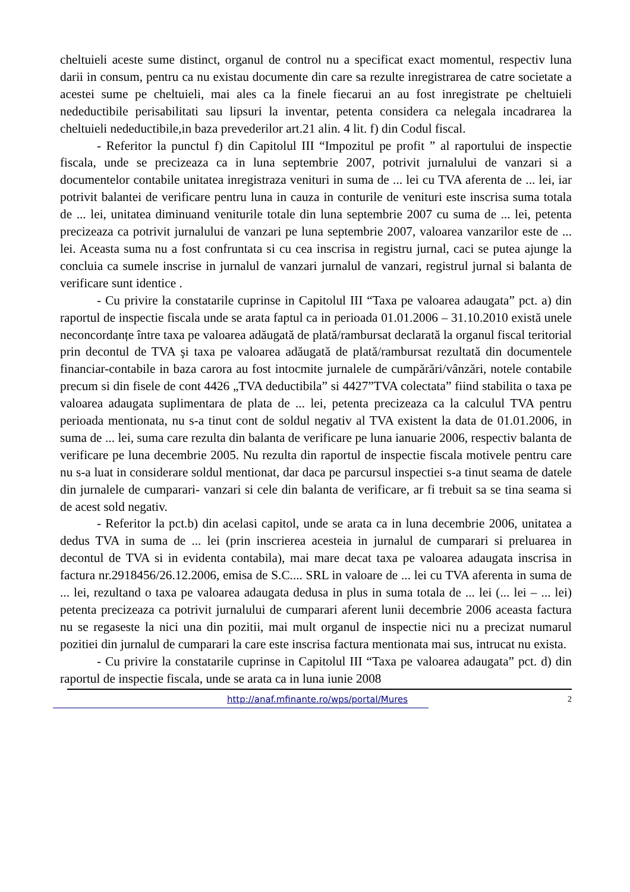cheltuieli aceste sume distinct, organul de control nu a specificat exact momentul, respectiv luna darii in consum, pentru ca nu existau documente din care sa rezulte inregistrarea de catre societate a acestei sume pe cheltuieli, mai ales ca la finele fiecarui an au fost inregistrate pe cheltuieli nedeductibile perisabilitati sau lipsuri la inventar, petenta considera ca nelegala incadrarea la cheltuieli nedeductibile,in baza prevederilor art.21 alin. 4 lit. f) din Codul fiscal.
- Referitor la punctul f) din Capitolul III “Impozitul pe profit ” al raportului de inspectie fiscala, unde se precizeaza ca in luna septembrie 2007, potrivit jurnalului de vanzari si a documentelor contabile unitatea inregistraza venituri in suma de ... lei cu TVA aferenta de ... lei, iar potrivit balantei de verificare pentru luna in cauza in conturile de venituri este inscrisa suma totala de ... lei, unitatea diminuand veniturile totale din luna septembrie 2007 cu suma de ... lei, petenta precizeaza ca potrivit jurnalului de vanzari pe luna septembrie 2007, valoarea vanzarilor este de ... lei. Aceasta suma nu a fost confruntata si cu cea inscrisa in registru jurnal, caci se putea ajunge la concluia ca sumele inscrise in jurnalul de vanzari jurnalul de vanzari, registrul jurnal si balanta de verificare sunt identice .
- Cu privire la constatarile cuprinse in Capitolul III “Taxa pe valoarea adaugata” pct. a) din raportul de inspectie fiscala unde se arata faptul ca in perioada 01.01.2006 – 31.10.2010 există unele neconcordanțe între taxa pe valoarea adăugată de plată/rambursat declarată la organul fiscal teritorial prin decontul de TVA şi taxa pe valoarea adăugată de plată/rambursat rezultată din documentele financiar-contabile in baza carora au fost intocmite jurnalele de cumpărări/vânzări, notele contabile precum si din fisele de cont 4426 „TVA deductibila” si 4427”TVA colectata” fiind stabilita o taxa pe valoarea adaugata suplimentara de plata de ... lei, petenta precizeaza ca la calculul TVA pentru perioada mentionata, nu s-a tinut cont de soldul negativ al TVA existent la data de 01.01.2006, in suma de ... lei, suma care rezulta din balanta de verificare pe luna ianuarie 2006, respectiv balanta de verificare pe luna decembrie 2005. Nu rezulta din raportul de inspectie fiscala motivele pentru care nu s-a luat in considerare soldul mentionat, dar daca pe parcursul inspectiei s-a tinut seama de datele din jurnalele de cumparari- vanzari si cele din balanta de verificare, ar fi trebuit sa se tina seama si de acest sold negativ.
- Referitor la pct.b) din acelasi capitol, unde se arata ca in luna decembrie 2006, unitatea a dedus TVA in suma de ... lei (prin inscrierea acesteia in jurnalul de cumparari si preluarea in decontul de TVA si in evidenta contabila), mai mare decat taxa pe valoarea adaugata inscrisa in factura nr.2918456/26.12.2006, emisa de S.C.... SRL in valoare de ... lei cu TVA aferenta in suma de ... lei, rezultand o taxa pe valoarea adaugata dedusa in plus in suma totala de ... lei (... lei – ... lei) petenta precizeaza ca potrivit jurnalului de cumparari aferent lunii decembrie 2006 aceasta factura nu se regaseste la nici una din pozitii, mai mult organul de inspectie nici nu a precizat numarul pozitiei din jurnalul de cumparari la care este inscrisa factura mentionata mai sus, intrucat nu exista.
- Cu privire la constatarile cuprinse in Capitolul III “Taxa pe valoarea adaugata” pct. d) din raportul de inspectie fiscala, unde se arata ca in luna iunie 2008
http://anaf.mfinante.ro/wps/portal/Mures 2